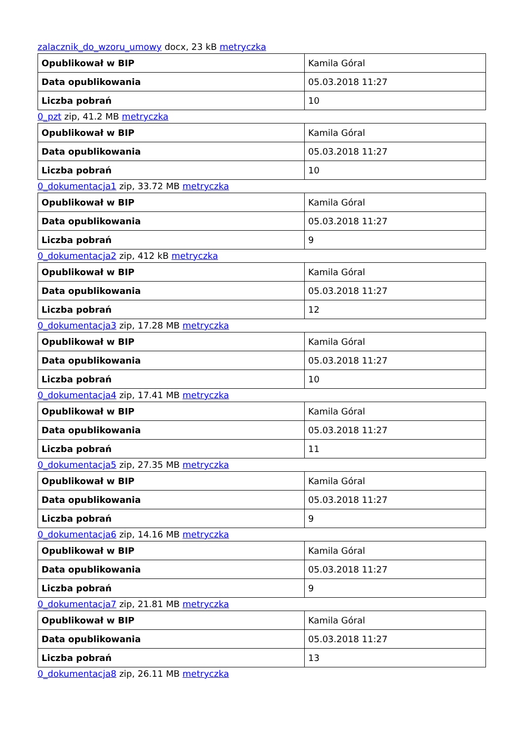zalacznik_do_wzoru_umowy docx, 23 kB metryczka
| Opublikował w BIP | Kamila Góral |
| Data opublikowania | 05.03.2018 11:27 |
| Liczba pobrań | 10 |
0_pzt zip, 41.2 MB metryczka
| Opublikował w BIP | Kamila Góral |
| Data opublikowania | 05.03.2018 11:27 |
| Liczba pobrań | 10 |
0_dokumentacja1 zip, 33.72 MB metryczka
| Opublikował w BIP | Kamila Góral |
| Data opublikowania | 05.03.2018 11:27 |
| Liczba pobrań | 9 |
0_dokumentacja2 zip, 412 kB metryczka
| Opublikował w BIP | Kamila Góral |
| Data opublikowania | 05.03.2018 11:27 |
| Liczba pobrań | 12 |
0_dokumentacja3 zip, 17.28 MB metryczka
| Opublikował w BIP | Kamila Góral |
| Data opublikowania | 05.03.2018 11:27 |
| Liczba pobrań | 10 |
0_dokumentacja4 zip, 17.41 MB metryczka
| Opublikował w BIP | Kamila Góral |
| Data opublikowania | 05.03.2018 11:27 |
| Liczba pobrań | 11 |
0_dokumentacja5 zip, 27.35 MB metryczka
| Opublikował w BIP | Kamila Góral |
| Data opublikowania | 05.03.2018 11:27 |
| Liczba pobrań | 9 |
0_dokumentacja6 zip, 14.16 MB metryczka
| Opublikował w BIP | Kamila Góral |
| Data opublikowania | 05.03.2018 11:27 |
| Liczba pobrań | 9 |
0_dokumentacja7 zip, 21.81 MB metryczka
| Opublikował w BIP | Kamila Góral |
| Data opublikowania | 05.03.2018 11:27 |
| Liczba pobrań | 13 |
0_dokumentacja8 zip, 26.11 MB metryczka